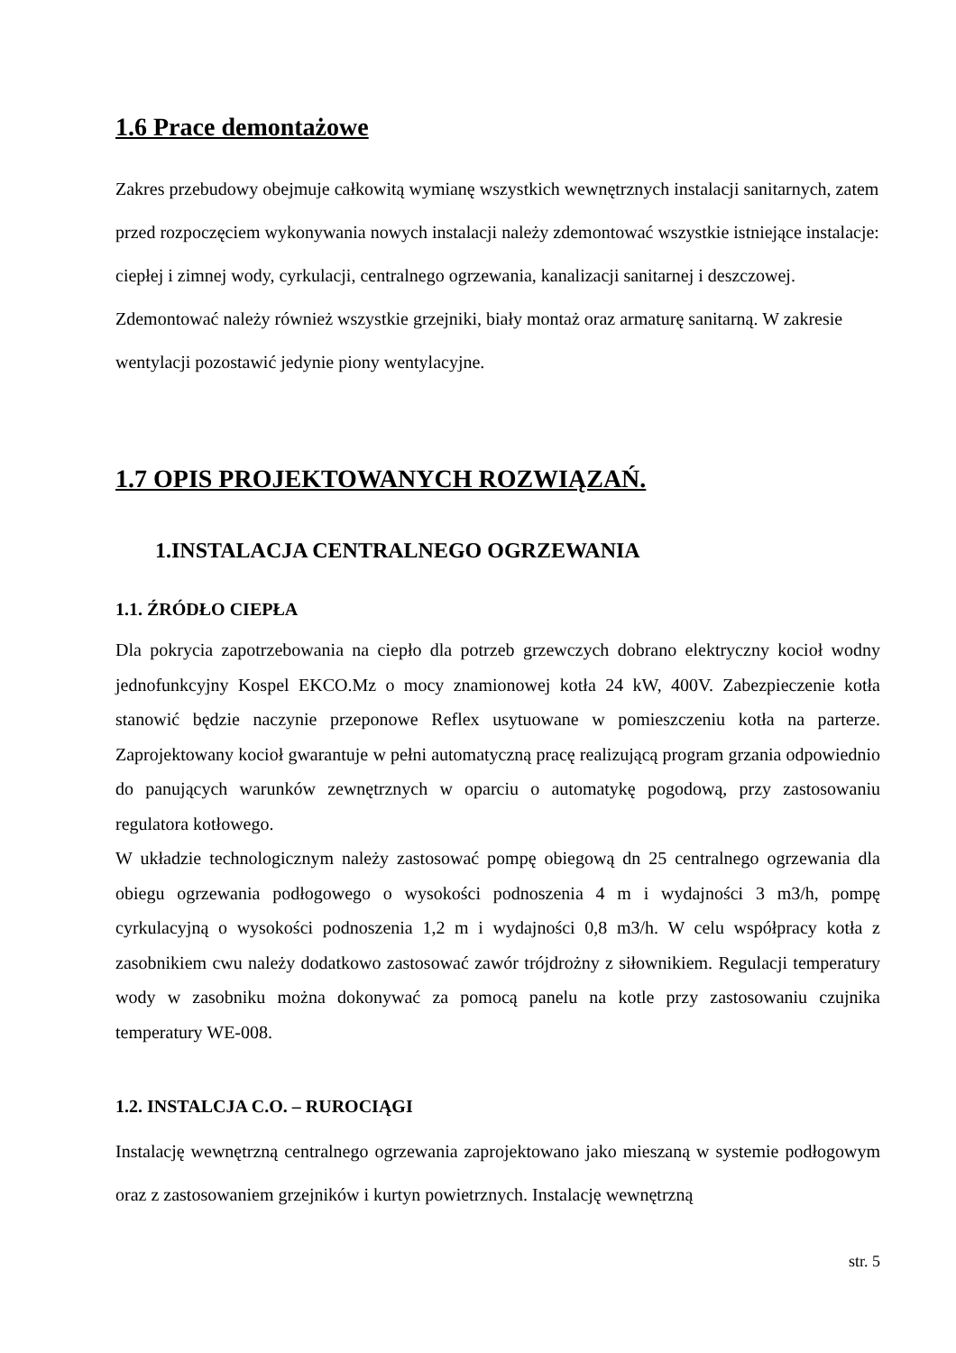1.6 Prace demontażowe
Zakres przebudowy obejmuje całkowitą wymianę wszystkich wewnętrznych instalacji sanitarnych, zatem przed rozpoczęciem wykonywania nowych instalacji należy zdemontować wszystkie istniejące instalacje: ciepłej i zimnej wody, cyrkulacji, centralnego ogrzewania, kanalizacji sanitarnej i deszczowej. Zdemontować należy również wszystkie grzejniki, biały montaż oraz armaturę sanitarną. W zakresie wentylacji pozostawić jedynie piony wentylacyjne.
1.7 OPIS PROJEKTOWANYCH ROZWIĄZAŃ.
1.INSTALACJA CENTRALNEGO OGRZEWANIA
1.1. ŹRÓDŁO CIEPŁA
Dla pokrycia zapotrzebowania na ciepło dla potrzeb grzewczych dobrano elektryczny kocioł wodny jednofunkcyjny Kospel EKCO.Mz o mocy znamionowej kotła 24 kW, 400V. Zabezpieczenie kotła stanowić będzie naczynie przeponowe Reflex usytuowane w pomieszczeniu kotła na parterze. Zaprojektowany kocioł gwarantuje w pełni automatyczną pracę realizującą program grzania odpowiednio do panujących warunków zewnętrznych w oparciu o automatykę pogodową, przy zastosowaniu regulatora kotłowego.
W układzie technologicznym należy zastosować pompę obiegową dn 25 centralnego ogrzewania dla obiegu ogrzewania podłogowego o wysokości podnoszenia 4 m i wydajności 3 m3/h, pompę cyrkulacyjną o wysokości podnoszenia 1,2 m i wydajności 0,8 m3/h. W celu współpracy kotła z zasobnikiem cwu należy dodatkowo zastosować zawór trójdrożny z siłownikiem. Regulacji temperatury wody w zasobniku można dokonywać za pomocą panelu na kotle przy zastosowaniu czujnika temperatury WE-008.
1.2. INSTALCJA C.O. – RUROCIĄGI
Instalację wewnętrzną centralnego ogrzewania zaprojektowano jako mieszaną w systemie podłogowym oraz z zastosowaniem grzejników i kurtyn powietrznych. Instalację wewnętrzną
str. 5